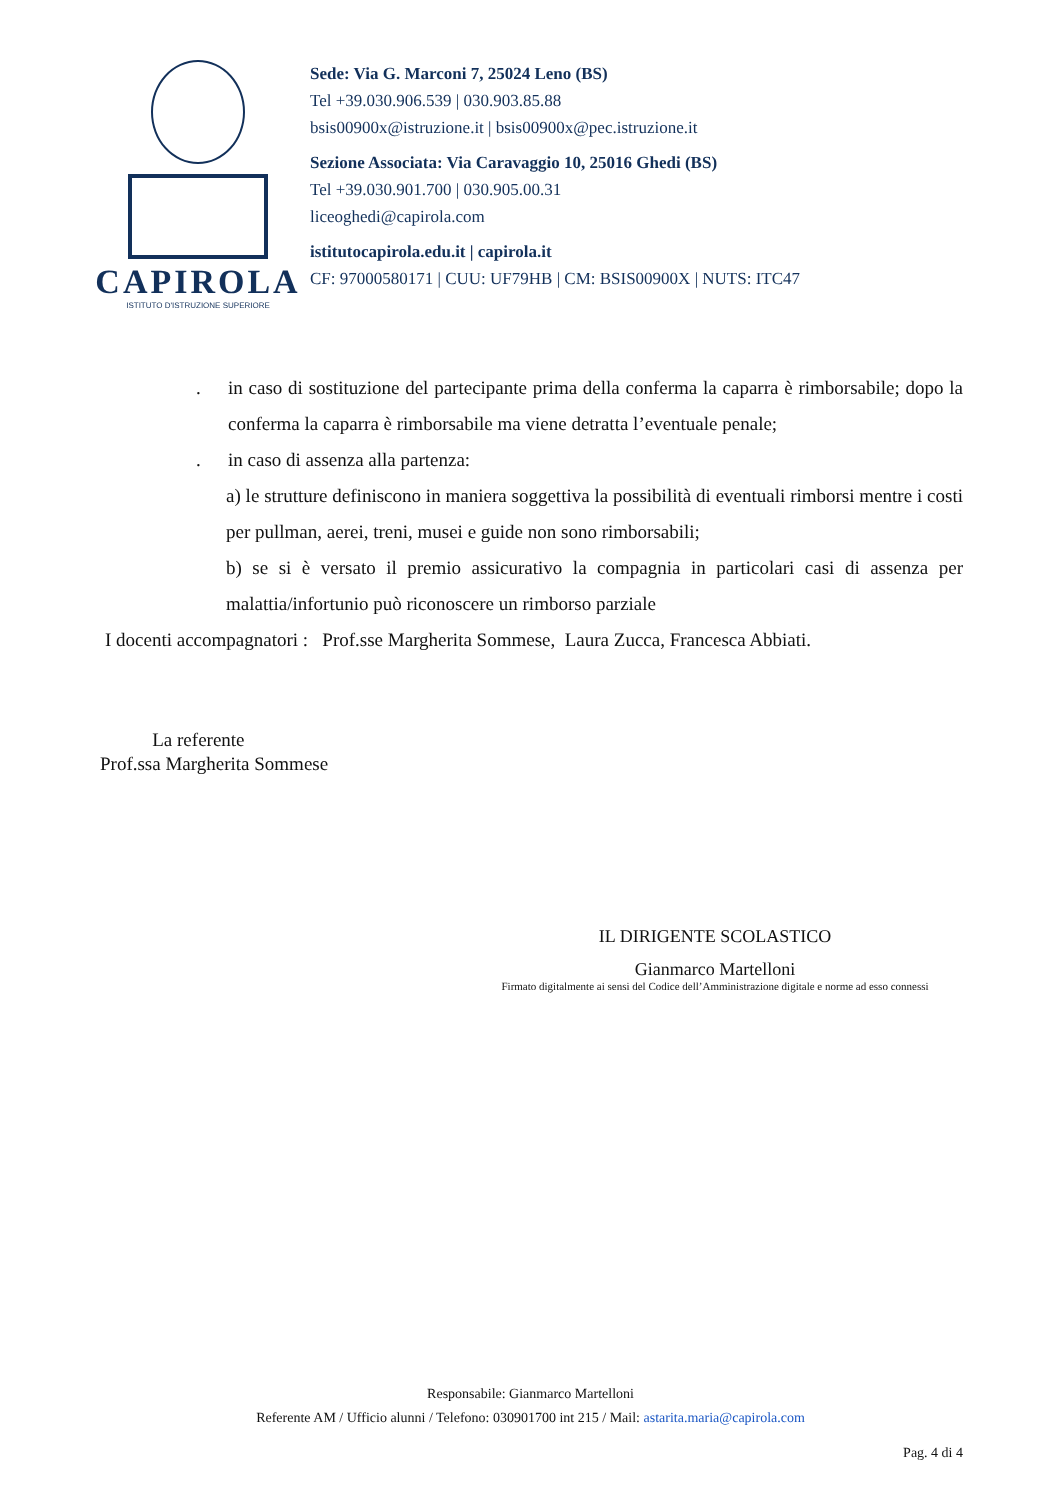CAPIROLA
ISTITUTO D'ISTRUZIONE SUPERIORE
Sede: Via G. Marconi 7, 25024 Leno (BS)
Tel +39.030.906.539 | 030.903.85.88
bsis00900x@istruzione.it | bsis00900x@pec.istruzione.it
Sezione Associata: Via Caravaggio 10, 25016 Ghedi (BS)
Tel +39.030.901.700 | 030.905.00.31
liceoghedi@capirola.com
istitutocapirola.edu.it | capirola.it
CF: 97000580171 | CUU: UF79HB | CM: BSIS00900X | NUTS: ITC47
. in caso di sostituzione del partecipante prima della conferma la caparra è rimborsabile; dopo la conferma la caparra è rimborsabile ma viene detratta l’eventuale penale;
. in caso di assenza alla partenza:
a) le strutture definiscono in maniera soggettiva la possibilità di eventuali rimborsi mentre i costi per pullman, aerei, treni, musei e guide non sono rimborsabili;
b) se si è versato il premio assicurativo la compagnia in particolari casi di assenza per malattia/infortunio può riconoscere un rimborso parziale
I docenti accompagnatori : Prof.sse Margherita Sommese, Laura Zucca, Francesca Abbiati.
La referente
Prof.ssa Margherita Sommese
IL DIRIGENTE SCOLASTICO
Gianmarco Martelloni
Firmato digitalmente ai sensi del Codice dell’Amministrazione digitale e norme ad esso connessi
Responsabile: Gianmarco Martelloni
Referente AM / Ufficio alunni / Telefono: 030901700 int 215 / Mail: astarita.maria@capirola.com
Pag. 4 di 4